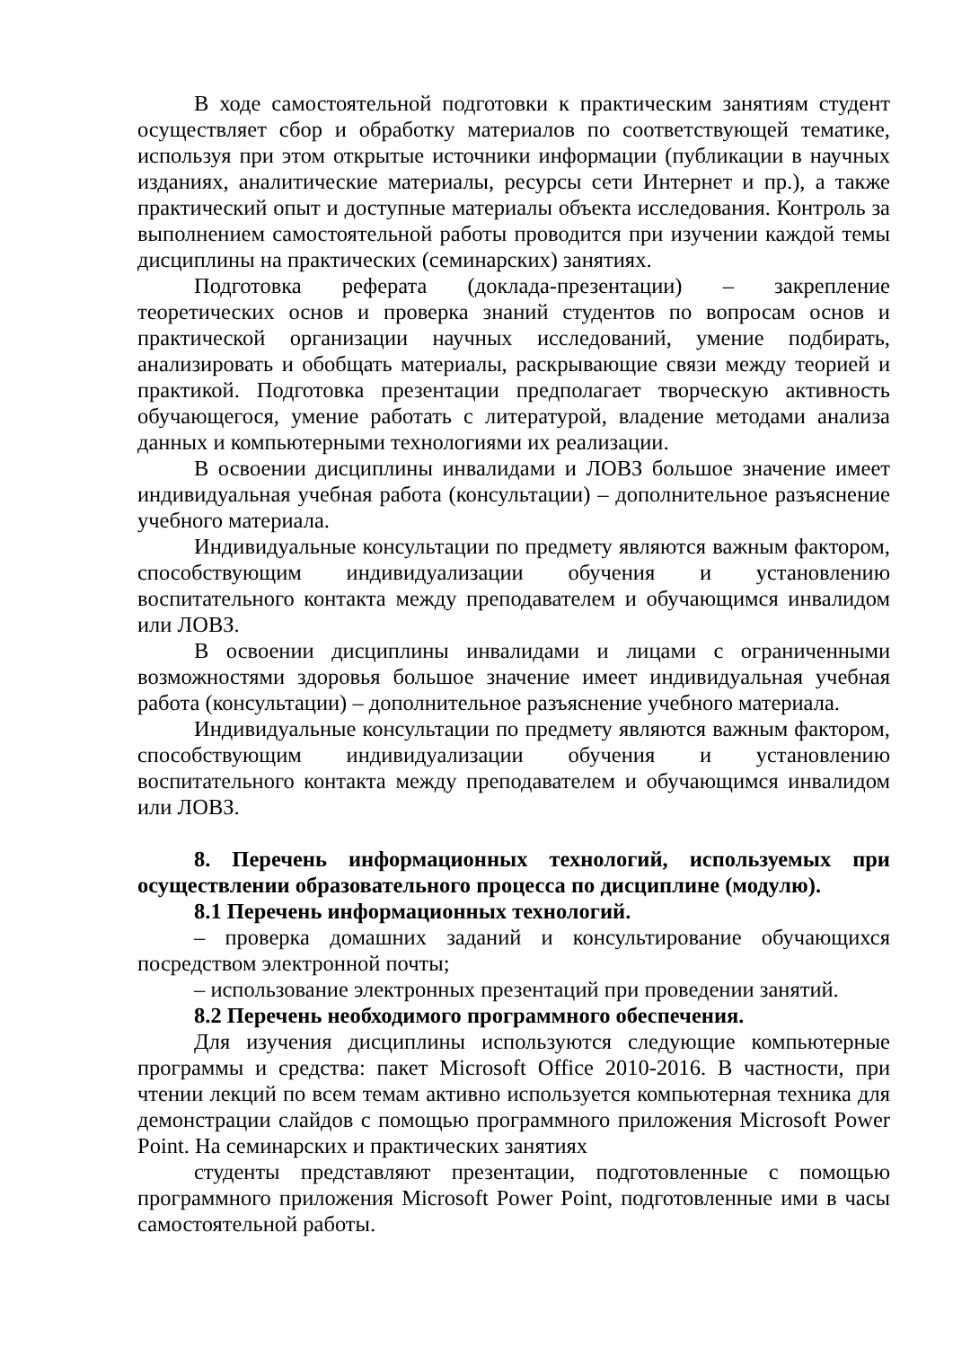В ходе самостоятельной подготовки к практическим занятиям студент осуществляет сбор и обработку материалов по соответствующей тематике, используя при этом открытые источники информации (публикации в научных изданиях, аналитические материалы, ресурсы сети Интернет и пр.), а также практический опыт и доступные материалы объекта исследования. Контроль за выполнением самостоятельной работы проводится при изучении каждой темы дисциплины на практических (семинарских) занятиях.
Подготовка реферата (доклада-презентации) – закрепление теоретических основ и проверка знаний студентов по вопросам основ и практической организации научных исследований, умение подбирать, анализировать и обобщать материалы, раскрывающие связи между теорией и практикой. Подготовка презентации предполагает творческую активность обучающегося, умение работать с литературой, владение методами анализа данных и компьютерными технологиями их реализации.
В освоении дисциплины инвалидами и ЛОВЗ большое значение имеет индивидуальная учебная работа (консультации) – дополнительное разъяснение учебного материала.
Индивидуальные консультации по предмету являются важным фактором, способствующим индивидуализации обучения и установлению воспитательного контакта между преподавателем и обучающимся инвалидом или ЛОВЗ.
В освоении дисциплины инвалидами и лицами с ограниченными возможностями здоровья большое значение имеет индивидуальная учебная работа (консультации) – дополнительное разъяснение учебного материала.
Индивидуальные консультации по предмету являются важным фактором, способствующим индивидуализации обучения и установлению воспитательного контакта между преподавателем и обучающимся инвалидом или ЛОВЗ.
8. Перечень информационных технологий, используемых при осуществлении образовательного процесса по дисциплине (модулю).
8.1 Перечень информационных технологий.
– проверка домашних заданий и консультирование обучающихся посредством электронной почты;
– использование электронных презентаций при проведении занятий.
8.2 Перечень необходимого программного обеспечения.
Для изучения дисциплины используются следующие компьютерные программы и средства: пакет Microsoft Office 2010-2016. В частности, при чтении лекций по всем темам активно используется компьютерная техника для демонстрации слайдов с помощью программного приложения Microsoft Power Point. На семинарских и практических занятиях
студенты представляют презентации, подготовленные с помощью программного приложения Microsoft Power Point, подготовленные ими в часы самостоятельной работы.